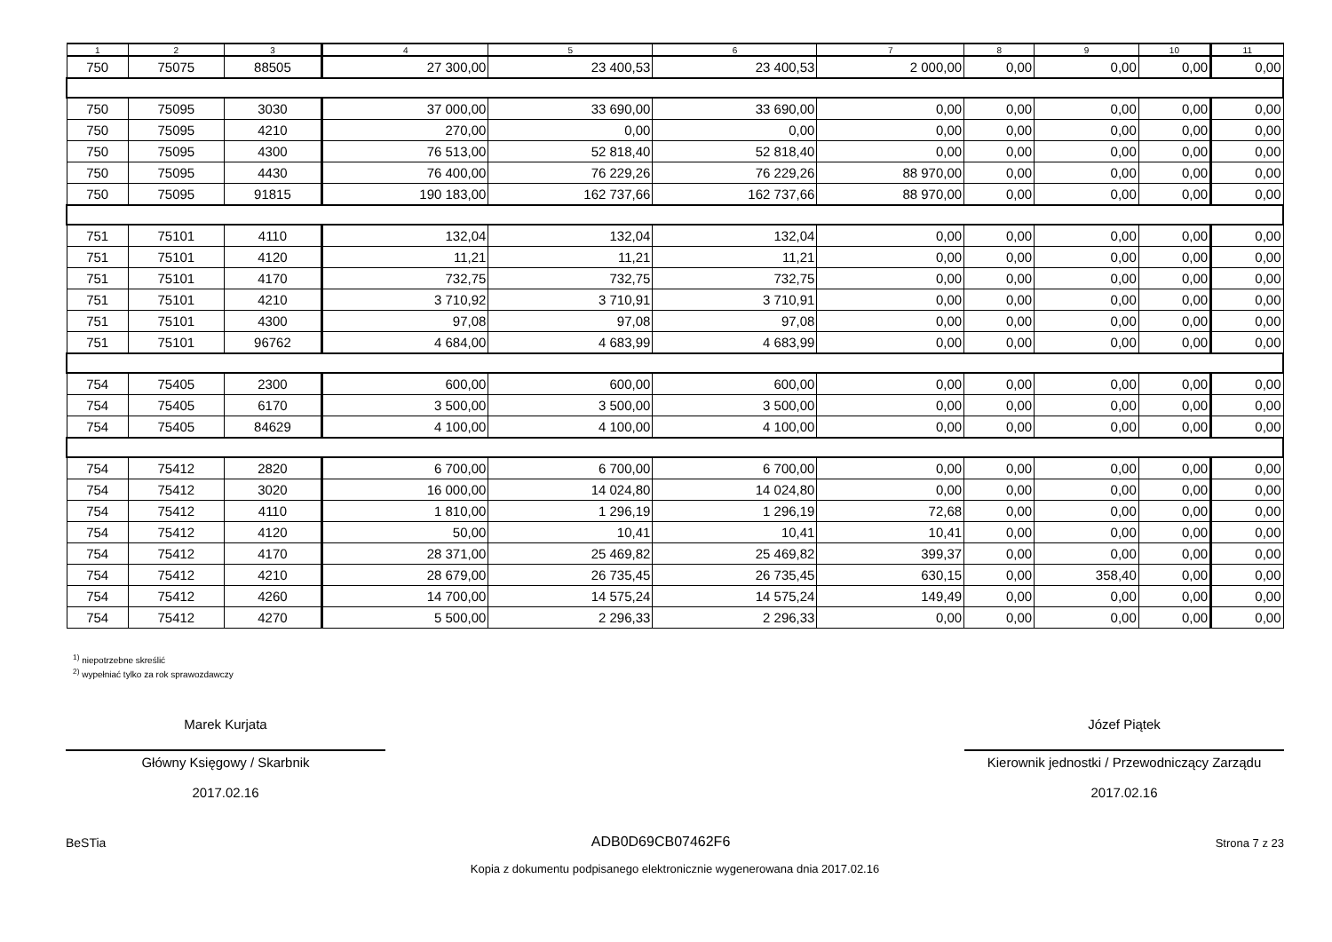| 1 | 2 | 3 | 4 | 5 | 6 | 7 | 8 | 9 | 10 | 11 |
| --- | --- | --- | --- | --- | --- | --- | --- | --- | --- | --- |
| 750 | 75075 | 88505 | 27 300,00 | 23 400,53 | 23 400,53 | 2 000,00 | 0,00 | 0,00 | 0,00 | 0,00 |
| 750 | 75095 | 3030 | 37 000,00 | 33 690,00 | 33 690,00 | 0,00 | 0,00 | 0,00 | 0,00 | 0,00 |
| 750 | 75095 | 4210 | 270,00 | 0,00 | 0,00 | 0,00 | 0,00 | 0,00 | 0,00 | 0,00 |
| 750 | 75095 | 4300 | 76 513,00 | 52 818,40 | 52 818,40 | 0,00 | 0,00 | 0,00 | 0,00 | 0,00 |
| 750 | 75095 | 4430 | 76 400,00 | 76 229,26 | 76 229,26 | 88 970,00 | 0,00 | 0,00 | 0,00 | 0,00 |
| 750 | 75095 | 91815 | 190 183,00 | 162 737,66 | 162 737,66 | 88 970,00 | 0,00 | 0,00 | 0,00 | 0,00 |
| 751 | 75101 | 4110 | 132,04 | 132,04 | 132,04 | 0,00 | 0,00 | 0,00 | 0,00 | 0,00 |
| 751 | 75101 | 4120 | 11,21 | 11,21 | 11,21 | 0,00 | 0,00 | 0,00 | 0,00 | 0,00 |
| 751 | 75101 | 4170 | 732,75 | 732,75 | 732,75 | 0,00 | 0,00 | 0,00 | 0,00 | 0,00 |
| 751 | 75101 | 4210 | 3 710,92 | 3 710,91 | 3 710,91 | 0,00 | 0,00 | 0,00 | 0,00 | 0,00 |
| 751 | 75101 | 4300 | 97,08 | 97,08 | 97,08 | 0,00 | 0,00 | 0,00 | 0,00 | 0,00 |
| 751 | 75101 | 96762 | 4 684,00 | 4 683,99 | 4 683,99 | 0,00 | 0,00 | 0,00 | 0,00 | 0,00 |
| 754 | 75405 | 2300 | 600,00 | 600,00 | 600,00 | 0,00 | 0,00 | 0,00 | 0,00 | 0,00 |
| 754 | 75405 | 6170 | 3 500,00 | 3 500,00 | 3 500,00 | 0,00 | 0,00 | 0,00 | 0,00 | 0,00 |
| 754 | 75405 | 84629 | 4 100,00 | 4 100,00 | 4 100,00 | 0,00 | 0,00 | 0,00 | 0,00 | 0,00 |
| 754 | 75412 | 2820 | 6 700,00 | 6 700,00 | 6 700,00 | 0,00 | 0,00 | 0,00 | 0,00 | 0,00 |
| 754 | 75412 | 3020 | 16 000,00 | 14 024,80 | 14 024,80 | 0,00 | 0,00 | 0,00 | 0,00 | 0,00 |
| 754 | 75412 | 4110 | 1 810,00 | 1 296,19 | 1 296,19 | 72,68 | 0,00 | 0,00 | 0,00 | 0,00 |
| 754 | 75412 | 4120 | 50,00 | 10,41 | 10,41 | 10,41 | 0,00 | 0,00 | 0,00 | 0,00 |
| 754 | 75412 | 4170 | 28 371,00 | 25 469,82 | 25 469,82 | 399,37 | 0,00 | 0,00 | 0,00 | 0,00 |
| 754 | 75412 | 4210 | 28 679,00 | 26 735,45 | 26 735,45 | 630,15 | 0,00 | 358,40 | 0,00 | 0,00 |
| 754 | 75412 | 4260 | 14 700,00 | 14 575,24 | 14 575,24 | 149,49 | 0,00 | 0,00 | 0,00 | 0,00 |
| 754 | 75412 | 4270 | 5 500,00 | 2 296,33 | 2 296,33 | 0,00 | 0,00 | 0,00 | 0,00 | 0,00 |
<sup>1)</sup> niepotrzebne skreślić
<sup>2)</sup> wypełniać tylko za rok sprawozdawczy
Marek Kurjata
Główny Księgowy / Skarbnik
2017.02.16
Józef Piątek
Kierownik jednostki / Przewodniczący Zarządu
2017.02.16
BeSTia ADB0D69CB07462F6 Strona 7 z 23
Kopia z dokumentu podpisanego elektronicznie wygenerowana dnia 2017.02.16